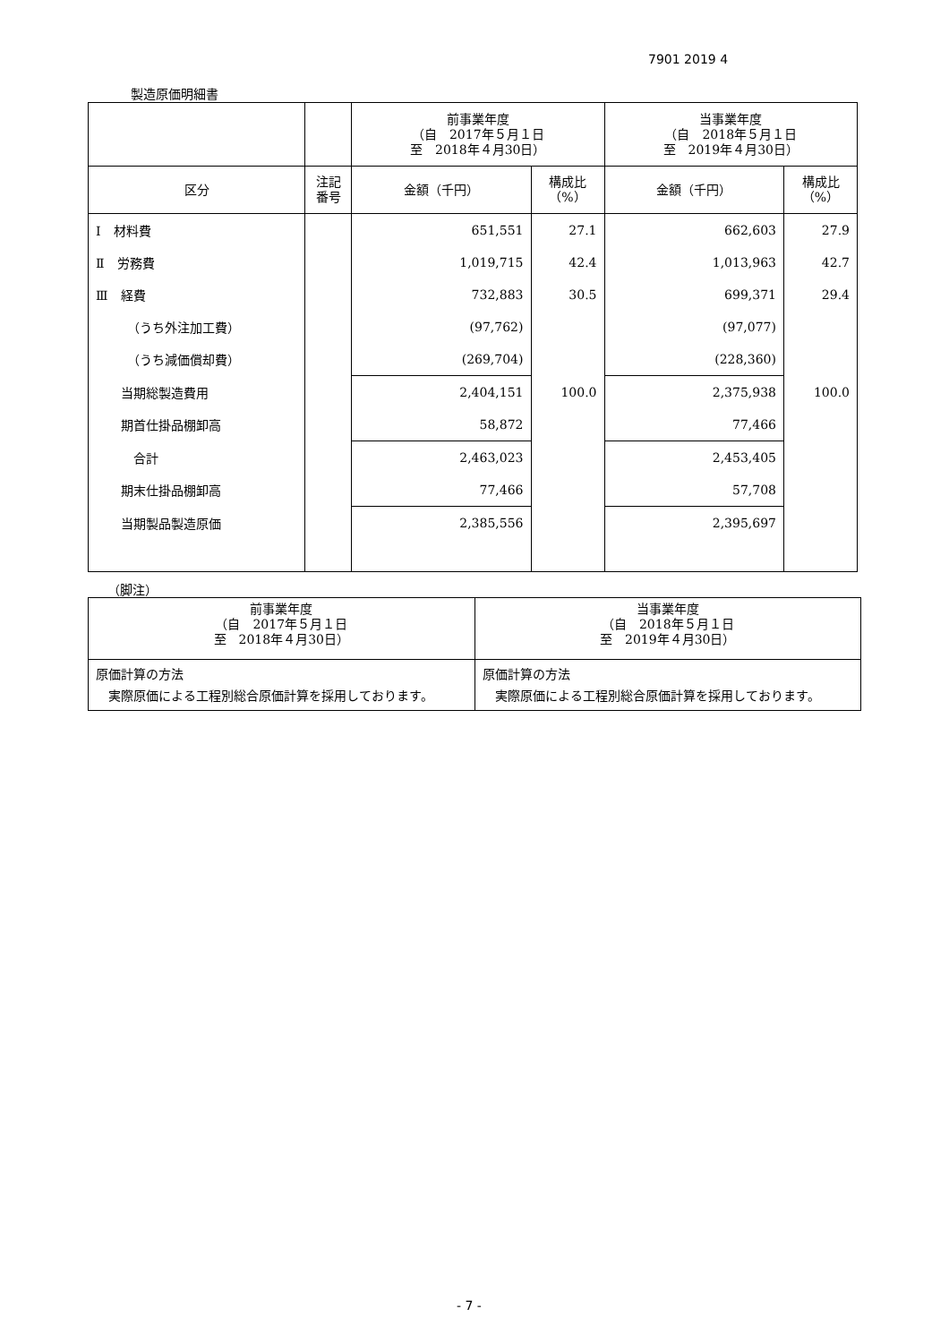7901 2019 4
製造原価明細書
| | | 前事業年度 （自 2017年５月１日 至 2018年４月30日） | | 当事業年度 （自 2018年５月１日 至 2019年４月30日） | |
| 区分 | 注記 番号 | 金額（千円） | 構成比 （%） | 金額（千円） | 構成比 （%） |
| Ⅰ 材料費 | | 651,551 | 27.1 | 662,603 | 27.9 |
| Ⅱ 労務費 | | 1,019,715 | 42.4 | 1,013,963 | 42.7 |
| Ⅲ 経費 | | 732,883 | 30.5 | 699,371 | 29.4 |
| （うち外注加工費） | | (97,762) | | (97,077) | |
| （うち減価償却費） | | (269,704) | | (228,360) | |
| 当期総製造費用 | | 2,404,151 | 100.0 | 2,375,938 | 100.0 |
| 期首仕掛品棚卸高 | | 58,872 | | 77,466 | |
| 合計 | | 2,463,023 | | 2,453,405 | |
| 期末仕掛品棚卸高 | | 77,466 | | 57,708 | |
| 当期製品製造原価 | | 2,385,556 | | 2,395,697 | |
（脚注）
| 前事業年度 （自 2017年５月１日 至 2018年４月30日） | 当事業年度 （自 2018年５月１日 至 2019年４月30日） |
| 原価計算の方法 実際原価による工程別総合原価計算を採用しております。 | 原価計算の方法 実際原価による工程別総合原価計算を採用しております。 |
- 7 -